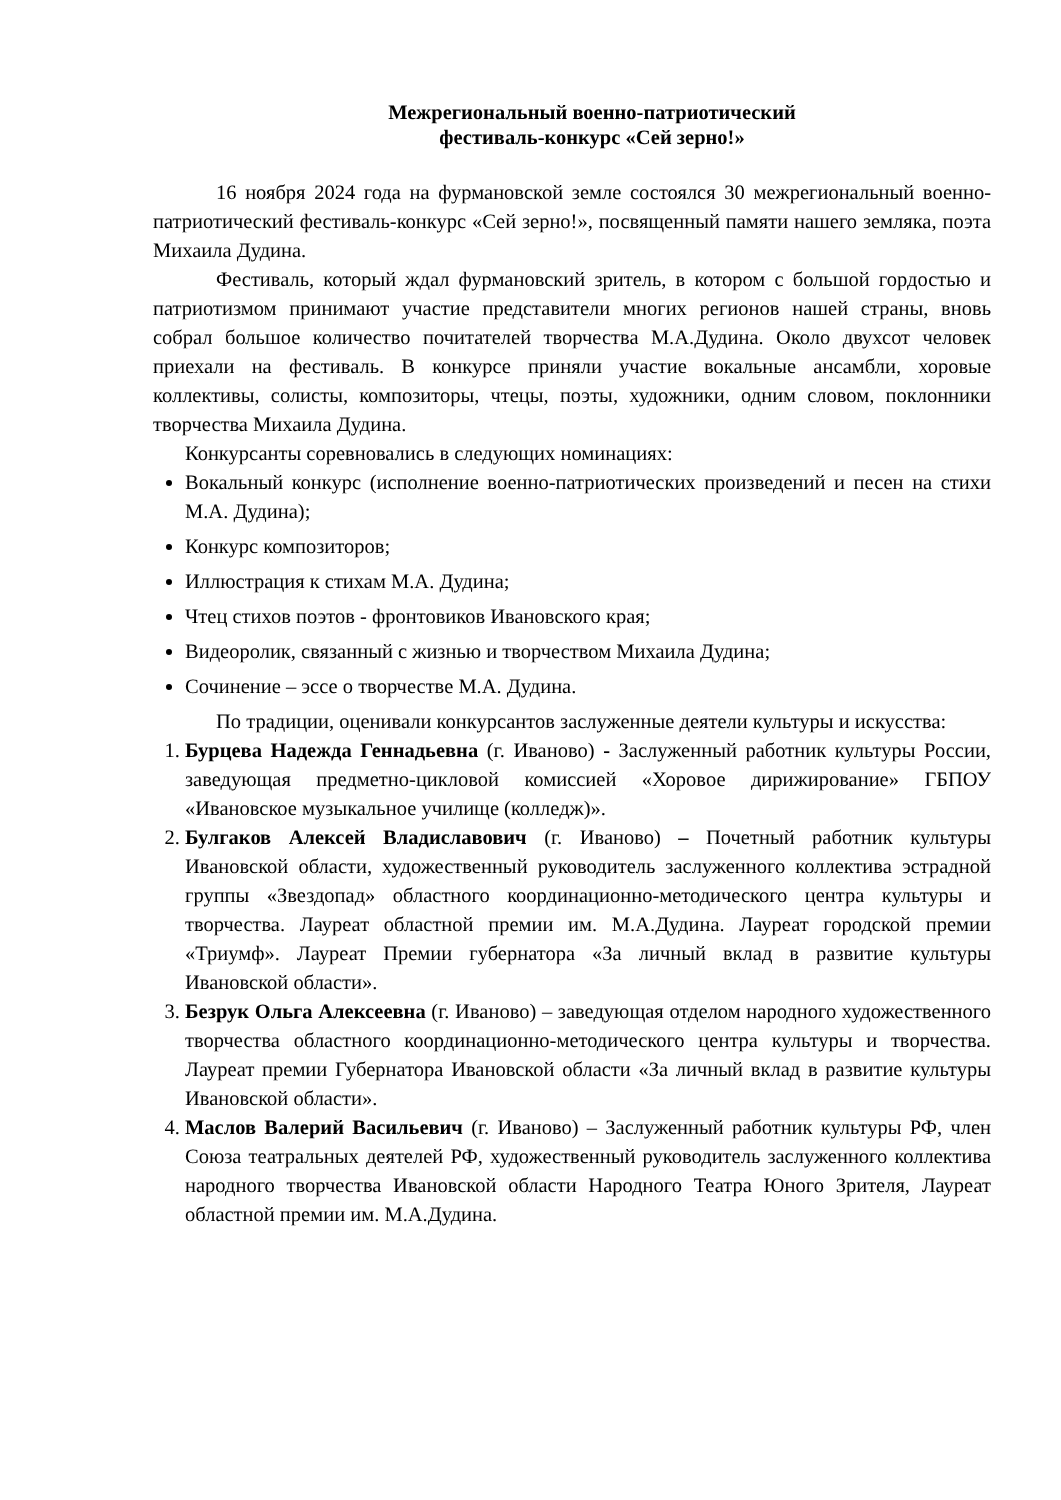Межрегиональный военно-патриотический
фестиваль-конкурс «Сей зерно!»
16 ноября 2024 года на фурмановской земле состоялся 30 межрегиональный военно-патриотический фестиваль-конкурс «Сей зерно!», посвященный памяти нашего земляка, поэта Михаила Дудина.
Фестиваль, который ждал фурмановский зритель, в котором с большой гордостью и патриотизмом принимают участие представители многих регионов нашей страны, вновь собрал большое количество почитателей творчества М.А.Дудина. Около двухсот человек приехали на фестиваль. В конкурсе приняли участие вокальные ансамбли, хоровые коллективы, солисты, композиторы, чтецы, поэты, художники, одним словом, поклонники творчества Михаила Дудина.
Конкурсанты соревновались в следующих номинациях:
Вокальный конкурс (исполнение военно-патриотических произведений и песен на стихи М.А. Дудина);
Конкурс композиторов;
Иллюстрация к стихам М.А. Дудина;
Чтец стихов поэтов - фронтовиков Ивановского края;
Видеоролик, связанный с жизнью и творчеством Михаила Дудина;
Сочинение – эссе о творчестве М.А. Дудина.
По традиции, оценивали конкурсантов заслуженные деятели культуры и искусства:
1. Бурцева Надежда Геннадьевна (г. Иваново) - Заслуженный работник культуры России, заведующая предметно-цикловой комиссией «Хоровое дирижирование» ГБПОУ «Ивановское музыкальное училище (колледж)».
2. Булгаков Алексей Владиславович (г. Иваново) – Почетный работник культуры Ивановской области, художественный руководитель заслуженного коллектива эстрадной группы «Звездопад» областного координационно-методического центра культуры и творчества. Лауреат областной премии им. М.А.Дудина. Лауреат городской премии «Триумф». Лауреат Премии губернатора «За личный вклад в развитие культуры Ивановской области».
3. Безрук Ольга Алексеевна (г. Иваново) – заведующая отделом народного художественного творчества областного координационно-методического центра культуры и творчества. Лауреат премии Губернатора Ивановской области «За личный вклад в развитие культуры Ивановской области».
4. Маслов Валерий Васильевич (г. Иваново) – Заслуженный работник культуры РФ, член Союза театральных деятелей РФ, художественный руководитель заслуженного коллектива народного творчества Ивановской области Народного Театра Юного Зрителя, Лауреат областной премии им. М.А.Дудина.